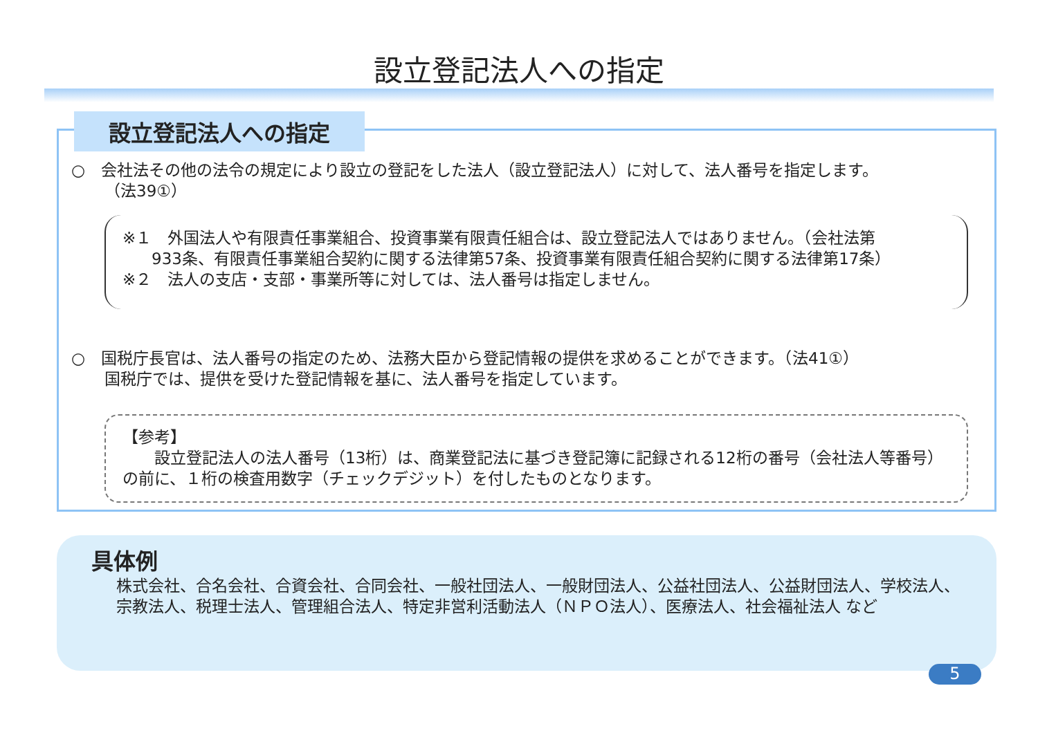設立登記法人への指定
設立登記法人への指定
○　会社法その他の法令の規定により設立の登記をした法人（設立登記法人）に対して、法人番号を指定します。
（法39①）
※１　外国法人や有限責任事業組合、投資事業有限責任組合は、設立登記法人ではありません。（会社法第
933条、有限責任事業組合契約に関する法律第57条、投資事業有限責任組合契約に関する法律第17条）
※２　法人の支店・支部・事業所等に対しては、法人番号は指定しません。
○　国税庁長官は、法人番号の指定のため、法務大臣から登記情報の提供を求めることができます。（法41①）
国税庁では、提供を受けた登記情報を基に、法人番号を指定しています。
【参考】
　　設立登記法人の法人番号（13桁）は、商業登記法に基づき登記簿に記録される12桁の番号（会社法人等番号）の前に、１桁の検査用数字（チェックデジット）を付したものとなります。
具体例
株式会社、合名会社、合資会社、合同会社、一般社団法人、一般財団法人、公益社団法人、公益財団法人、学校法人、宗教法人、税理士法人、管理組合法人、特定非営利活動法人（ＮＰＯ法人）、医療法人、社会福祉法人 など
5